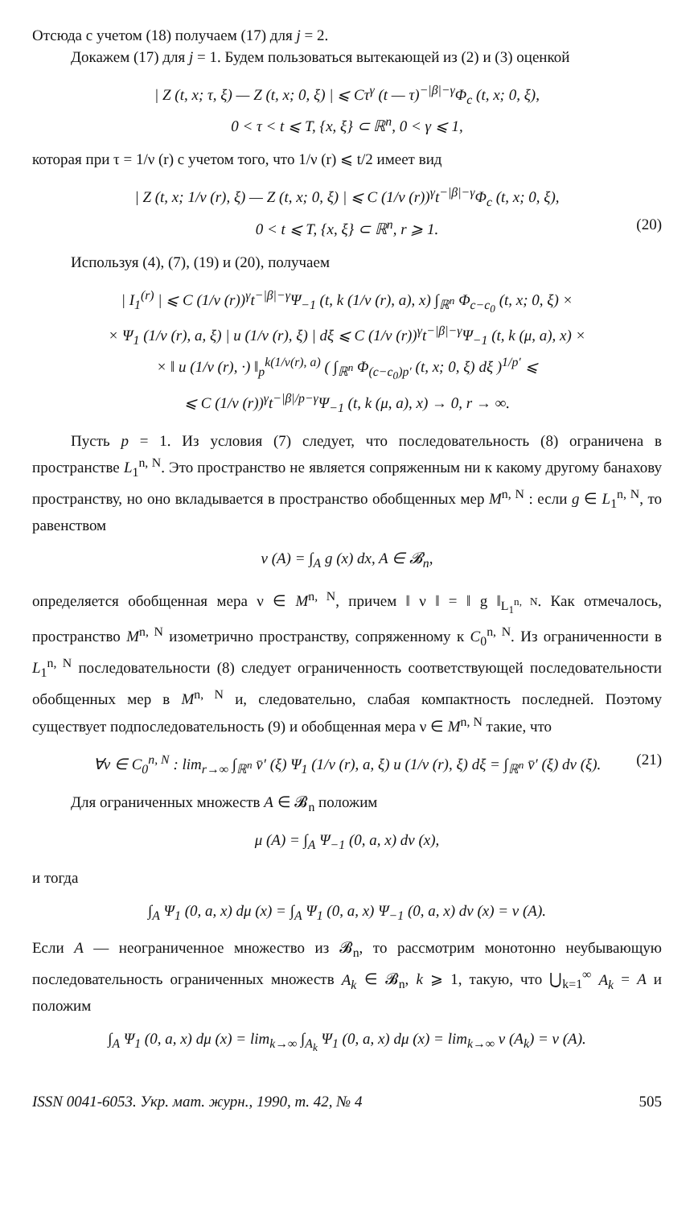Отсюда с учетом (18) получаем (17) для j = 2.
Докажем (17) для j = 1. Будем пользоваться вытекающей из (2) и (3) оценкой
| Z (t, x; τ, ξ) — Z (t, x; 0, ξ) | ⩽ Cτ<sup>γ</sup> (t — τ)<sup>−|β|−γ</sup>Φ<sub>c</sub> (t, x; 0, ξ),
0 < τ < t ⩽ T, {x, ξ} ⊂ ℝ<sup>n</sup>, 0 < γ ⩽ 1,
которая при τ = 1/ν (r) с учетом того, что 1/ν (r) ⩽ t/2 имеет вид
| Z (t, x; 1/ν (r), ξ) — Z (t, x; 0, ξ) | ⩽ C (1/ν (r))<sup>γ</sup>t<sup>−|β|−γ</sup>Φ<sub>c</sub> (t, x; 0, ξ),
0 < t ⩽ T, {x, ξ} ⊂ ℝ<sup>n</sup>, r ⩾ 1. (20)
Используя (4), (7), (19) и (20), получаем
| I<sub>1</sub><sup>(r)</sup> | ⩽ C (1/ν (r))<sup>γ</sup>t<sup>−|β|−γ</sup>Ψ<sub>−1</sub> (t, k (1/ν (r), a), x) ∫<sub>ℝ<sup>n</sup></sub> Φ<sub>c−c<sub>0</sub></sub> (t, x; 0, ξ) ×
× Ψ<sub>1</sub> (1/ν (r), a, ξ) | u (1/ν (r), ξ) | dξ ⩽ C (1/ν (r))<sup>γ</sup>t<sup>−|β|−γ</sup>Ψ<sub>−1</sub> (t, k (μ, a), x) ×
× ‖ u (1/ν (r), ·) ‖<sub>p</sub><sup>k(1/ν(r), a)</sup> ( ∫<sub>ℝ<sup>n</sup></sub> Φ<sub>(c−c<sub>0</sub>)p′</sub> (t, x; 0, ξ) dξ )<sup>1/p′</sup> ⩽
⩽ C (1/ν (r))<sup>γ</sup>t<sup>−|β|/p−γ</sup>Ψ<sub>−1</sub> (t, k (μ, a), x) → 0, r → ∞.
Пусть p = 1. Из условия (7) следует, что последовательность (8) ограничена в пространстве L<sub>1</sub><sup>n, N</sup>. Это пространство не является сопряженным ни к какому другому банахову пространству, но оно вкладывается в пространство обобщенных мер M<sup>n, N</sup> : если g ∈ L<sub>1</sub><sup>n, N</sup>, то равенством
ν (A) = ∫<sub>A</sub> g (x) dx, A ∈ 𝓑<sub>n</sub>,
определяется обобщенная мера ν ∈ M<sup>n, N</sup>, причем ‖ ν ‖ = ‖ g ‖<sub>L<sub>1</sub><sup>n, N</sup></sub>. Как отмечалось, пространство M<sup>n, N</sup> изометрично пространству, сопряженному к C<sub>0</sub><sup>n, N</sup>. Из ограниченности в L<sub>1</sub><sup>n, N</sup> последовательности (8) следует ограниченность соответствующей последовательности обобщенных мер в M<sup>n, N</sup> и, следовательно, слабая компактность последней. Поэтому существует подпоследовательность (9) и обобщенная мера ν ∈ M<sup>n, N</sup> такие, что
∀v ∈ C<sub>0</sub><sup>n, N</sup> : lim<sub>r→∞</sub> ∫<sub>ℝ<sup>n</sup></sub> v̄′ (ξ) Ψ<sub>1</sub> (1/ν (r), a, ξ) u (1/ν (r), ξ) dξ = ∫<sub>ℝ<sup>n</sup></sub> v̄′ (ξ) dν (ξ). (21)
Для ограниченных множеств A ∈ 𝓑<sub>n</sub> положим
μ (A) = ∫<sub>A</sub> Ψ<sub>−1</sub> (0, a, x) dν (x),
и тогда
∫<sub>A</sub> Ψ<sub>1</sub> (0, a, x) dμ (x) = ∫<sub>A</sub> Ψ<sub>1</sub> (0, a, x) Ψ<sub>−1</sub> (0, a, x) dν (x) = ν (A).
Если A — неограниченное множество из 𝓑<sub>n</sub>, то рассмотрим монотонно неубывающую последовательность ограниченных множеств A<sub>k</sub> ∈ 𝓑<sub>n</sub>, k ⩾ 1, такую, что ⋃<sub>k=1</sub><sup>∞</sup> A<sub>k</sub> = A и положим
∫<sub>A</sub> Ψ<sub>1</sub> (0, a, x) dμ (x) = lim<sub>k→∞</sub> ∫<sub>A<sub>k</sub></sub> Ψ<sub>1</sub> (0, a, x) dμ (x) = lim<sub>k→∞</sub> ν (A<sub>k</sub>) = ν (A).
ISSN 0041-6053. Укр. мат. журн., 1990, т. 42, № 4 505